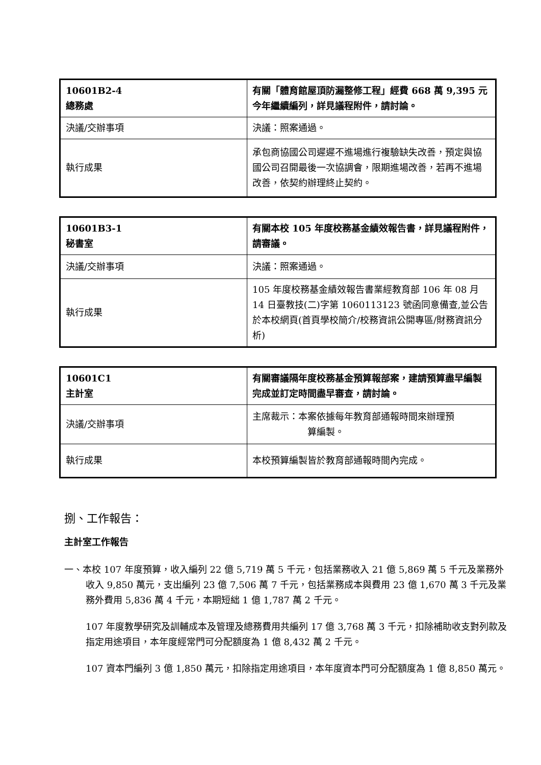| 10601B2-4 總務處 | 有關「體育館屋頂防漏整修工程」經費 668 萬 9,395 元今年繼續編列，詳見議程附件，請討論。 |
| 決議/交辦事項 | 決議：照案通過。 |
| 執行成果 | 承包商協國公司遲遲不進場進行複驗缺失改善，預定與協國公司召開最後一次協調會，限期進場改善，若再不進場改善，依契約辦理終止契約。 |
| 10601B3-1 秘書室 | 有關本校 105 年度校務基金績效報告書，詳見議程附件，請審議。 |
| 決議/交辦事項 | 決議：照案通過。 |
| 執行成果 | 105 年度校務基金績效報告書業經教育部 106 年 08 月 14 日臺教技(二)字第 1060113123 號函同意備查,並公告於本校網頁(首頁學校簡介/校務資訊公開專區/財務資訊分析) |
| 10601C1 主計室 | 有關審議隔年度校務基金預算報部案，建請預算盡早編製完成並訂定時間盡早審查，請討論。 |
| 決議/交辦事項 | 主席裁示：本案依據每年教育部通報時間來辦理預 算編製。 |
| 執行成果 | 本校預算編製皆於教育部通報時間內完成。 |
捌、工作報告：
主計室工作報告
一、本校 107 年度預算，收入編列 22 億 5,719 萬 5 千元，包括業務收入 21 億 5,869 萬 5 千元及業務外收入 9,850 萬元，支出編列 23 億 7,506 萬 7 千元，包括業務成本與費用 23 億 1,670 萬 3 千元及業務外費用 5,836 萬 4 千元，本期短絀 1 億 1,787 萬 2 千元。
107 年度教學研究及訓輔成本及管理及總務費用共編列 17 億 3,768 萬 3 千元，扣除補助收支對列款及指定用途項目，本年度經常門可分配額度為 1 億 8,432 萬 2 千元。
107 資本門編列 3 億 1,850 萬元，扣除指定用途項目，本年度資本門可分配額度為 1 億 8,850 萬元。